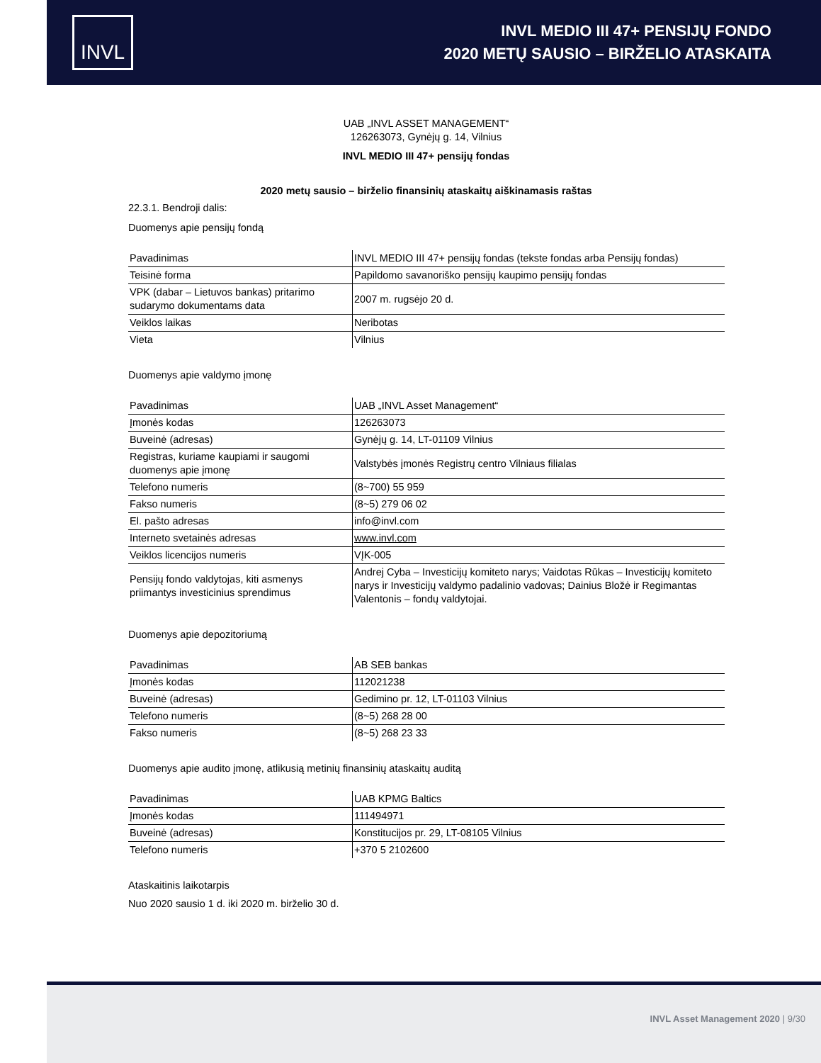INVL
INVL MEDIO III 47+ PENSIJŲ FONDO
2020 METŲ SAUSIO – BIRŽELIO ATASKAITA
UAB „INVL ASSET MANAGEMENT“
126263073, Gynėjų g. 14, Vilnius
INVL MEDIO III 47+ pensijų fondas
2020 metų sausio – birželio finansinių ataskaitų aiškinamasis raštas
22.3.1. Bendroji dalis:
Duomenys apie pensijų fondą
| Pavadinimas | INVL MEDIO III 47+ pensijų fondas (tekste fondas arba Pensijų fondas) |
| Teisinė forma | Papildomo savanoriško pensijų kaupimo pensijų fondas |
| VPK (dabar – Lietuvos bankas) pritarimo sudarymo dokumentams data | 2007 m. rugsėjo 20 d. |
| Veiklos laikas | Neribotas |
| Vieta | Vilnius |
Duomenys apie valdymo įmonę
| Pavadinimas | UAB „INVL Asset Management“ |
| Įmonės kodas | 126263073 |
| Buveinė (adresas) | Gynėjų g. 14, LT-01109 Vilnius |
| Registras, kuriame kaupiami ir saugomi duomenys apie įmonę | Valstybės įmonės Registrų centro Vilniaus filialas |
| Telefono numeris | (8~700) 55 959 |
| Fakso numeris | (8~5) 279 06 02 |
| El. pašto adresas | info@invl.com |
| Interneto svetainės adresas | www.invl.com |
| Veiklos licencijos numeris | VĮK-005 |
| Pensijų fondo valdytojas, kiti asmenys priimantys investicinius sprendimus | Andrej Cyba – Investicijų komiteto narys; Vaidotas Rūkas – Investicijų komiteto narys ir Investicijų valdymo padalinio vadovas; Dainius Bložė ir Regimantas Valentonis – fondų valdytojai. |
Duomenys apie depozitoriumą
| Pavadinimas | AB SEB bankas |
| Įmonės kodas | 112021238 |
| Buveinė (adresas) | Gedimino pr. 12, LT-01103 Vilnius |
| Telefono numeris | (8~5) 268 28 00 |
| Fakso numeris | (8~5) 268 23 33 |
Duomenys apie audito įmonę, atlikusią metinių finansinių ataskaitų auditą
| Pavadinimas | UAB KPMG Baltics |
| Įmonės kodas | 111494971 |
| Buveinė (adresas) | Konstitucijos pr. 29, LT-08105 Vilnius |
| Telefono numeris | +370 5 2102600 |
Ataskaitinis laikotarpis
Nuo 2020 sausio 1 d. iki 2020 m. birželio 30 d.
INVL Asset Management 2020 | 9/30